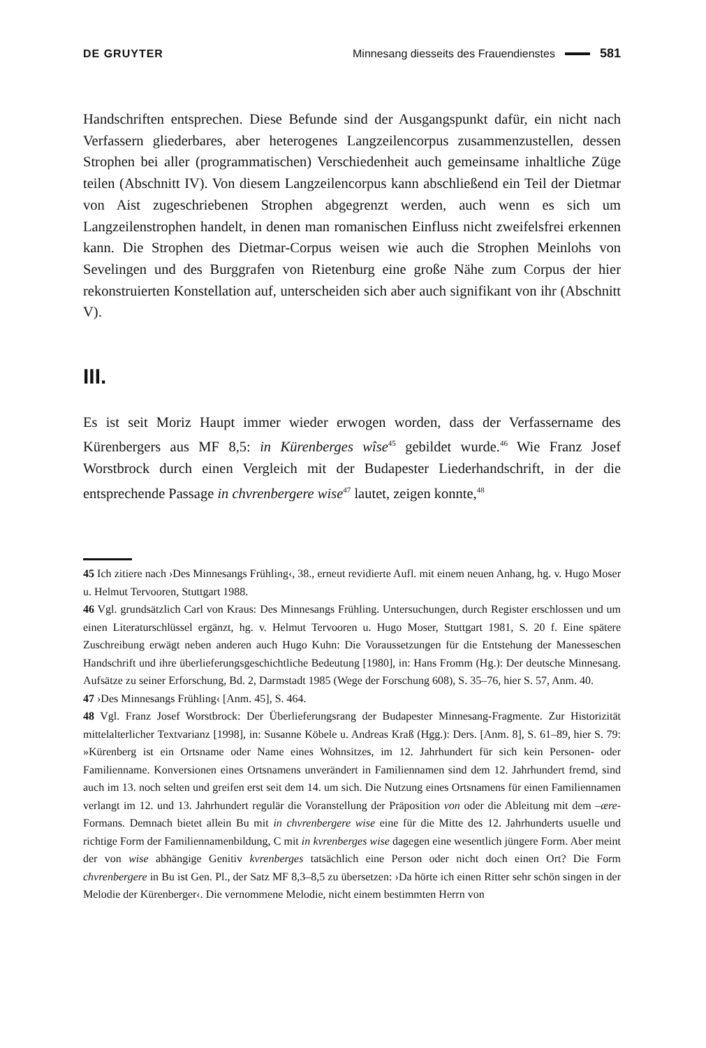DE GRUYTER Minnesang diesseits des Frauendienstes 581
Handschriften entsprechen. Diese Befunde sind der Ausgangspunkt dafür, ein nicht nach Verfassern gliederbares, aber heterogenes Langzeilencorpus zusammenzustellen, dessen Strophen bei aller (programmatischen) Verschiedenheit auch gemeinsame inhaltliche Züge teilen (Abschnitt IV). Von diesem Langzeilencorpus kann abschließend ein Teil der Dietmar von Aist zugeschriebenen Strophen abgegrenzt werden, auch wenn es sich um Langzeilenstrophen handelt, in denen man romanischen Einfluss nicht zweifelsfrei erkennen kann. Die Strophen des Dietmar-Corpus weisen wie auch die Strophen Meinlohs von Sevelingen und des Burggrafen von Rietenburg eine große Nähe zum Corpus der hier rekonstruierten Konstellation auf, unterscheiden sich aber auch signifikant von ihr (Abschnitt V).
III.
Es ist seit Moriz Haupt immer wieder erwogen worden, dass der Verfassername des Kürenbergers aus MF 8,5: in Kürenberges wîse<sup>45</sup> gebildet wurde.<sup>46</sup> Wie Franz Josef Worstbrock durch einen Vergleich mit der Budapester Liederhandschrift, in der die entsprechende Passage in chvrenbergere wise<sup>47</sup> lautet, zeigen konnte,<sup>48</sup>
45 Ich zitiere nach ›Des Minnesangs Frühling‹, 38., erneut revidierte Aufl. mit einem neuen Anhang, hg. v. Hugo Moser u. Helmut Tervooren, Stuttgart 1988.
46 Vgl. grundsätzlich Carl von Kraus: Des Minnesangs Frühling. Untersuchungen, durch Register erschlossen und um einen Literaturschlüssel ergänzt, hg. v. Helmut Tervooren u. Hugo Moser, Stuttgart 1981, S. 20 f. Eine spätere Zuschreibung erwägt neben anderen auch Hugo Kuhn: Die Voraussetzungen für die Entstehung der Manesseschen Handschrift und ihre überlieferungsgeschichtliche Bedeutung [1980], in: Hans Fromm (Hg.): Der deutsche Minnesang. Aufsätze zu seiner Erforschung, Bd. 2, Darmstadt 1985 (Wege der Forschung 608), S. 35–76, hier S. 57, Anm. 40.
47 ›Des Minnesangs Frühling‹ [Anm. 45], S. 464.
48 Vgl. Franz Josef Worstbrock: Der Überlieferungsrang der Budapester Minnesang-Fragmente. Zur Historizität mittelalterlicher Textvarianz [1998], in: Susanne Köbele u. Andreas Kraß (Hgg.): Ders. [Anm. 8], S. 61–89, hier S. 79: »Kürenberg ist ein Ortsname oder Name eines Wohnsitzes, im 12. Jahrhundert für sich kein Personen- oder Familienname. Konversionen eines Ortsnamens unverändert in Familiennamen sind dem 12. Jahrhundert fremd, sind auch im 13. noch selten und greifen erst seit dem 14. um sich. Die Nutzung eines Ortsnamens für einen Familiennamen verlangt im 12. und 13. Jahrhundert regulär die Voranstellung der Präposition von oder die Ableitung mit dem –ære-Formans. Demnach bietet allein Bu mit in chvrenbergere wise eine für die Mitte des 12. Jahrhunderts usuelle und richtige Form der Familiennamenbildung, C mit in kvrenberges wise dagegen eine wesentlich jüngere Form. Aber meint der von wise abhängige Genitiv kvrenberges tatsächlich eine Person oder nicht doch einen Ort? Die Form chvrenbergere in Bu ist Gen. Pl., der Satz MF 8,3–8,5 zu übersetzen: ›Da hörte ich einen Ritter sehr schön singen in der Melodie der Kürenberger‹. Die vernommene Melodie, nicht einem bestimmten Herrn von